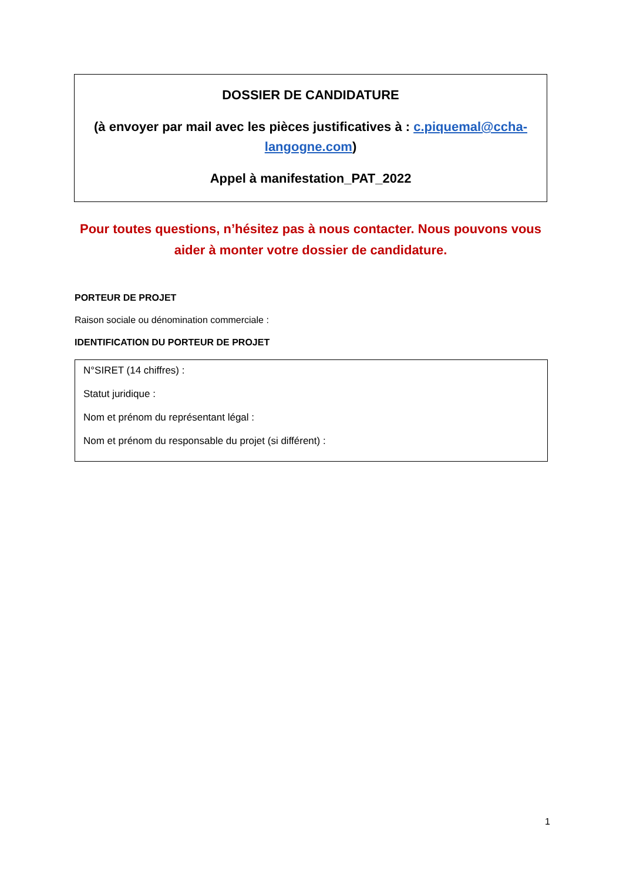DOSSIER DE CANDIDATURE
(à envoyer par mail avec les pièces justificatives à : c.piquemal@ccha-langogne.com)
Appel à manifestation_PAT_2022
Pour toutes questions, n’hésitez pas à nous contacter. Nous pouvons vous aider à monter votre dossier de candidature.
PORTEUR DE PROJET
Raison sociale ou dénomination commerciale :
IDENTIFICATION DU PORTEUR DE PROJET
N°SIRET (14 chiffres) :
Statut juridique :
Nom et prénom du représentant légal :
Nom et prénom du responsable du projet (si différent) :
1